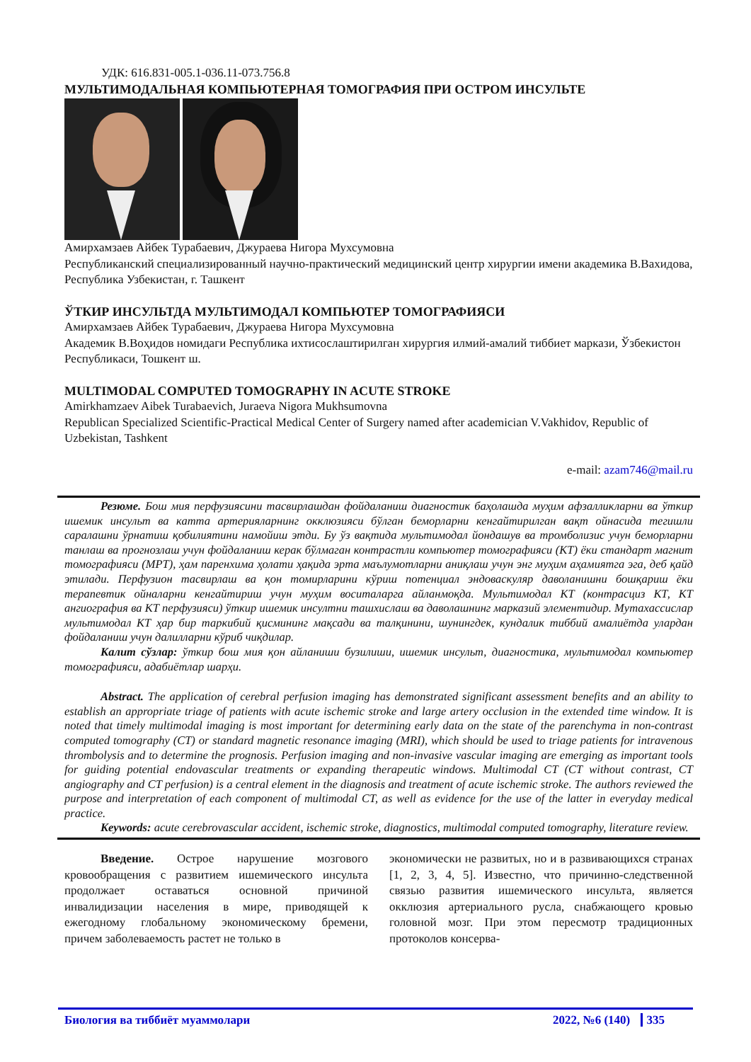УДК: 616.831-005.1-036.11-073.756.8
МУЛЬТИМОДАЛЬНАЯ КОМПЬЮТЕРНАЯ ТОМОГРАФИЯ ПРИ ОСТРОМ ИНСУЛЬТЕ
Амирхамзаев Айбек Турабаевич, Джураева Нигора Мухсумовна
Республиканский специализированный научно-практический медицинский центр хирургии имени академика В.Вахидова, Республика Узбекистан, г. Ташкент
ЎТКИР ИНСУЛЬТДА МУЛЬТИМОДАЛ КОМПЬЮТЕР ТОМОГРАФИЯСИ
Амирхамзаев Айбек Турабаевич, Джураева Нигора Мухсумовна
Академик В.Воҳидов номидаги Республика ихтисослаштирилган хирургия илмий-амалий тиббиет маркази, Ўзбекистон Республикаси, Тошкент ш.
MULTIMODAL COMPUTED TOMOGRAPHY IN ACUTE STROKE
Amirkhamzaev Aibek Turabaevich, Juraeva Nigora Mukhsumovna
Republican Specialized Scientific-Practical Medical Center of Surgery named after academician V.Vakhidov, Republic of Uzbekistan, Tashkent
e-mail: azam746@mail.ru
Резюме. Бош мия перфузиясини тасвирлашдан фойдаланиш диагностик баҳолашда муҳим афзалликларни ва ўткир ишемик инсульт ва катта артерияларнинг окклюзияси бўлган беморларни кенгайтирилган вақт ойнасида тегишли саралашни ўрнатиш қобилиятини намойиш этди. Бу ўз вақтида мультимодал йондашув ва тромболизис учун беморларни танлаш ва прогнозлаш учун фойдаланиш керак бўлмаган контрастли компьютер томографияси (КТ) ёки стандарт магнит томографияси (МРТ), ҳам паренхима ҳолати ҳақида эрта маълумотларни аниқлаш учун энг муҳим аҳамиятга эга, деб қайд этилади. Перфузион тасвирлаш ва қон томирларини кўриш потенциал эндоваскуляр даволанишни бошқариш ёки терапевтик ойналарни кенгайтириш учун муҳим воситаларга айланмоқда. Мультимодал КТ (контрасциз КТ, КТ ангиография ва КТ перфузияси) ўткир ишемик инсултни ташхислаш ва даволашнинг марказий элементидир. Мутахассислар мультимодал КТ ҳар бир таркибий қисмининг мақсади ва талқинини, шунингдек, кундалик тиббий амалиётда улардан фойдаланиш учун далилларни кўриб чиқдилар.
Калит сўзлар: ўткир бош мия қон айланиши бузилиши, ишемик инсульт, диагностика, мультимодал компьютер томографияси, адабиётлар шарҳи.
Abstract. The application of cerebral perfusion imaging has demonstrated significant assessment benefits and an ability to establish an appropriate triage of patients with acute ischemic stroke and large artery occlusion in the extended time window. It is noted that timely multimodal imaging is most important for determining early data on the state of the parenchyma in non-contrast computed tomography (CT) or standard magnetic resonance imaging (MRI), which should be used to triage patients for intravenous thrombolysis and to determine the prognosis. Perfusion imaging and non-invasive vascular imaging are emerging as important tools for guiding potential endovascular treatments or expanding therapeutic windows. Multimodal CT (CT without contrast, CT angiography and CT perfusion) is a central element in the diagnosis and treatment of acute ischemic stroke. The authors reviewed the purpose and interpretation of each component of multimodal CT, as well as evidence for the use of the latter in everyday medical practice.
Keywords: acute cerebrovascular accident, ischemic stroke, diagnostics, multimodal computed tomography, literature review.
Введение. Острое нарушение мозгового кровообращения с развитием ишемического инсульта продолжает оставаться основной причиной инвалидизации населения в мире, приводящей к ежегодному глобальному экономическому бремени, причем заболеваемость растет не только в
экономически не развитых, но и в развивающихся странах [1, 2, 3, 4, 5]. Известно, что причинно-следственной связью развития ишемического инсульта, является окклюзия артериального русла, снабжающего кровью головной мозг. При этом пересмотр традиционных протоколов консерва-
Биология ва тиббиёт муаммолари 2022, №6 (140) 335